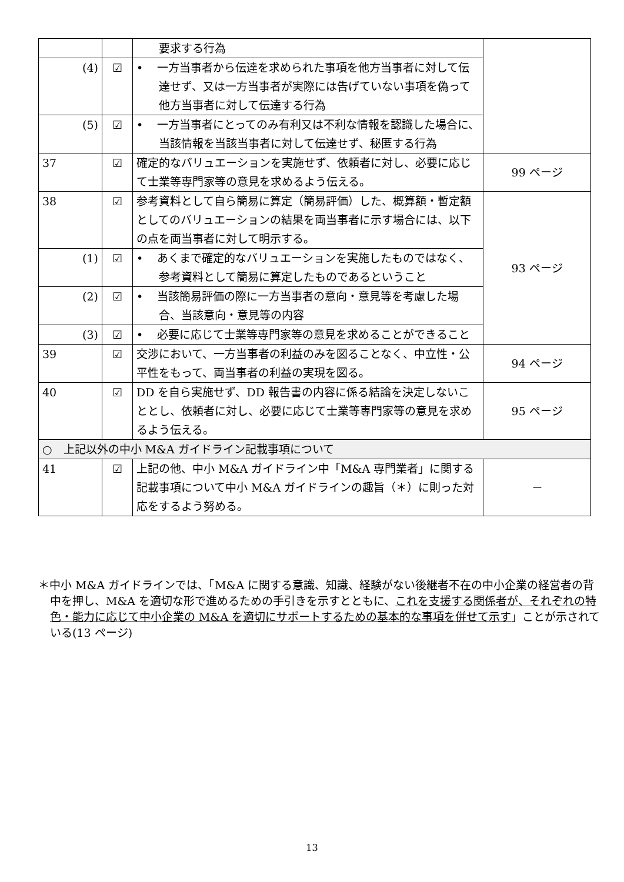| | | 要求する行為 | |
| (4) | ☑ | • 一方当事者から伝達を求められた事項を他方当事者に対して伝達せず、又は一方当事者が実際には告げていない事項を偽って他方当事者に対して伝達する行為 | |
| (5) | ☑ | • 一方当事者にとってのみ有利又は不利な情報を認識した場合に、当該情報を当該当事者に対して伝達せず、秘匿する行為 | |
| 37 | ☑ | 確定的なバリュエーションを実施せず、依頼者に対し、必要に応じて士業等専門家等の意見を求めるよう伝える。 | 99 ページ |
| 38 | ☑ | 参考資料として自ら簡易に算定（簡易評価）した、概算額・暫定額としてのバリュエーションの結果を両当事者に示す場合には、以下の点を両当事者に対して明示する。 | 93 ページ |
| (1) | ☑ | • あくまで確定的なバリュエーションを実施したものではなく、参考資料として簡易に算定したものであるということ | |
| (2) | ☑ | • 当該簡易評価の際に一方当事者の意向・意見等を考慮した場合、当該意向・意見等の内容 | |
| (3) | ☑ | • 必要に応じて士業等専門家等の意見を求めることができること | |
| 39 | ☑ | 交渉において、一方当事者の利益のみを図ることなく、中立性・公平性をもって、両当事者の利益の実現を図る。 | 94 ページ |
| 40 | ☑ | DD を自ら実施せず、DD 報告書の内容に係る結論を決定しないこととし、依頼者に対し、必要に応じて士業等専門家等の意見を求めるよう伝える。 | 95 ページ |
| ○ 上記以外の中小 M&A ガイドライン記載事項について | | | |
| 41 | ☑ | 上記の他、中小 M&A ガイドライン中「M&A 専門業者」に関する記載事項について中小 M&A ガイドラインの趣旨（＊）に則った対応をするよう努める。 | － |
＊中小 M&A ガイドラインでは、「M&A に関する意識、知識、経験がない後継者不在の中小企業の経営者の背中を押し、M&A を適切な形で進めるための手引きを示すとともに、これを支援する関係者が、それぞれの特色・能力に応じて中小企業の M&A を適切にサポートするための基本的な事項を併せて示す」ことが示されている(13 ページ)
13